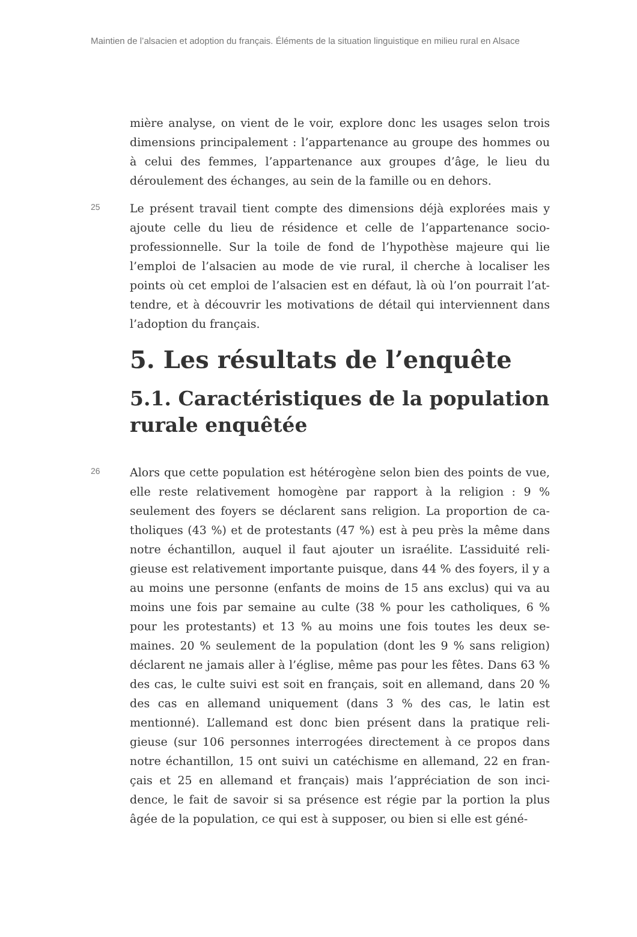Maintien de l’alsacien et adoption du français. Éléments de la situation linguistique en milieu rural en Alsace
mière analyse, on vient de le voir, explore donc les usages selon trois dimensions principalement : l’appartenance au groupe des hommes ou à celui des femmes, l’appartenance aux groupes d’âge, le lieu du déroulement des échanges, au sein de la famille ou en dehors.
25
Le présent travail tient compte des dimensions déjà explorées mais y ajoute celle du lieu de résidence et celle de l’appartenance socio-professionnelle. Sur la toile de fond de l’hypothèse majeure qui lie l’emploi de l’alsacien au mode de vie rural, il cherche à localiser les points où cet emploi de l’alsacien est en défaut, là où l’on pourrait l’at-tendre, et à découvrir les motivations de détail qui interviennent dans l’adoption du français.
5. Les résultats de l’enquête
5.1. Caractéristiques de la population rurale enquêtée
26
Alors que cette population est hétérogène selon bien des points de vue, elle reste relativement homogène par rapport à la religion : 9 % seulement des foyers se déclarent sans religion. La proportion de ca-tholiques (43 %) et de protestants (47 %) est à peu près la même dans notre échantillon, auquel il faut ajouter un israélite. L’assiduité reli-gieuse est relativement importante puisque, dans 44 % des foyers, il y a au moins une personne (enfants de moins de 15 ans exclus) qui va au moins une fois par semaine au culte (38 % pour les catholiques, 6 % pour les protestants) et 13 % au moins une fois toutes les deux se-maines. 20 % seulement de la population (dont les 9 % sans religion) déclarent ne jamais aller à l’église, même pas pour les fêtes. Dans 63 % des cas, le culte suivi est soit en français, soit en allemand, dans 20 % des cas en allemand uniquement (dans 3 % des cas, le latin est mentionné). L’allemand est donc bien présent dans la pratique reli-gieuse (sur 106 personnes interrogées directement à ce propos dans notre échantillon, 15 ont suivi un catéchisme en allemand, 22 en fran-çais et 25 en allemand et français) mais l’appréciation de son inci-dence, le fait de savoir si sa présence est régie par la portion la plus âgée de la population, ce qui est à supposer, ou bien si elle est géné-